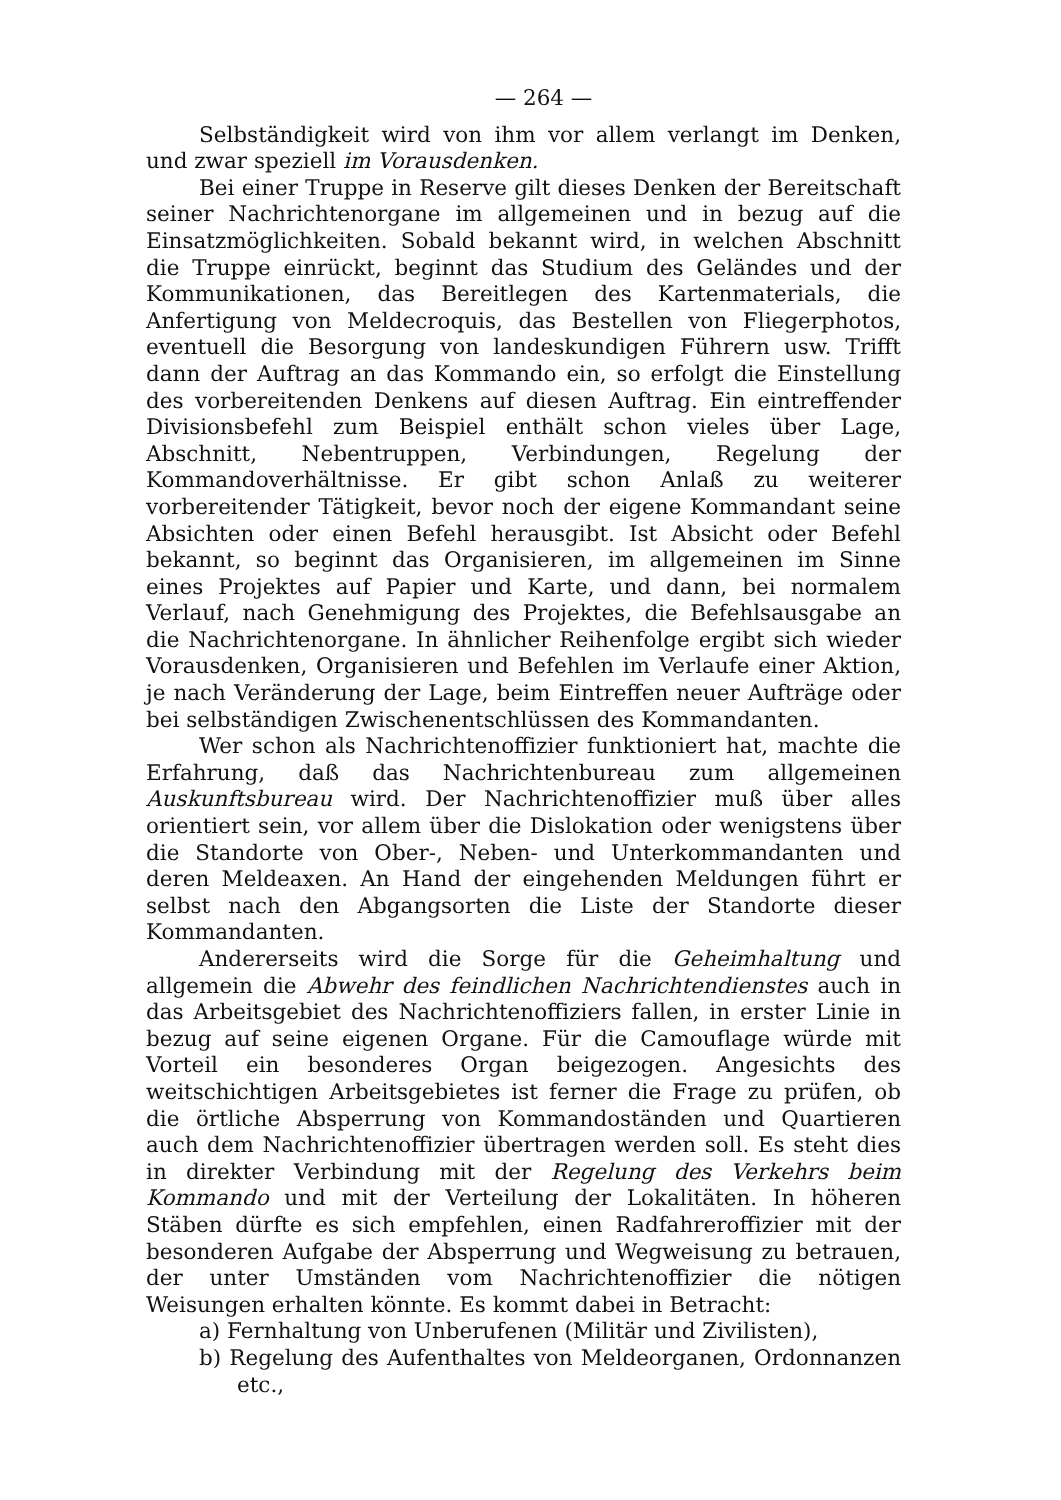— 264 —
Selbständigkeit wird von ihm vor allem verlangt im Denken, und zwar speziell im Vorausdenken.
Bei einer Truppe in Reserve gilt dieses Denken der Bereitschaft seiner Nachrichtenorgane im allgemeinen und in bezug auf die Einsatzmöglichkeiten. Sobald bekannt wird, in welchen Abschnitt die Truppe einrückt, beginnt das Studium des Geländes und der Kommunikationen, das Bereitlegen des Kartenmaterials, die Anfertigung von Meldecroquis, das Bestellen von Fliegerphotos, eventuell die Besorgung von landeskundigen Führern usw. Trifft dann der Auftrag an das Kommando ein, so erfolgt die Einstellung des vorbereitenden Denkens auf diesen Auftrag. Ein eintreffender Divisionsbefehl zum Beispiel enthält schon vieles über Lage, Abschnitt, Nebentruppen, Verbindungen, Regelung der Kommandoverhältnisse. Er gibt schon Anlaß zu weiterer vorbereitender Tätigkeit, bevor noch der eigene Kommandant seine Absichten oder einen Befehl herausgibt. Ist Absicht oder Befehl bekannt, so beginnt das Organisieren, im allgemeinen im Sinne eines Projektes auf Papier und Karte, und dann, bei normalem Verlauf, nach Genehmigung des Projektes, die Befehlsausgabe an die Nachrichtenorgane. In ähnlicher Reihenfolge ergibt sich wieder Vorausdenken, Organisieren und Befehlen im Verlaufe einer Aktion, je nach Veränderung der Lage, beim Eintreffen neuer Aufträge oder bei selbständigen Zwischenentschlüssen des Kommandanten.
Wer schon als Nachrichtenoffizier funktioniert hat, machte die Erfahrung, daß das Nachrichtenbureau zum allgemeinen Auskunftsbureau wird. Der Nachrichtenoffizier muß über alles orientiert sein, vor allem über die Dislokation oder wenigstens über die Standorte von Ober-, Neben- und Unterkommandanten und deren Meldeaxen. An Hand der eingehenden Meldungen führt er selbst nach den Abgangsorten die Liste der Standorte dieser Kommandanten.
Andererseits wird die Sorge für die Geheimhaltung und allgemein die Abwehr des feindlichen Nachrichtendienstes auch in das Arbeitsgebiet des Nachrichtenoffiziers fallen, in erster Linie in bezug auf seine eigenen Organe. Für die Camouflage würde mit Vorteil ein besonderes Organ beigezogen. Angesichts des weitschichtigen Arbeitsgebietes ist ferner die Frage zu prüfen, ob die örtliche Absperrung von Kommandoständen und Quartieren auch dem Nachrichtenoffizier übertragen werden soll. Es steht dies in direkter Verbindung mit der Regelung des Verkehrs beim Kommando und mit der Verteilung der Lokalitäten. In höheren Stäben dürfte es sich empfehlen, einen Radfahreroffizier mit der besonderen Aufgabe der Absperrung und Wegweisung zu betrauen, der unter Umständen vom Nachrichtenoffizier die nötigen Weisungen erhalten könnte. Es kommt dabei in Betracht:
a) Fernhaltung von Unberufenen (Militär und Zivilisten),
b) Regelung des Aufenthaltes von Meldeorganen, Ordonnanzen etc.,